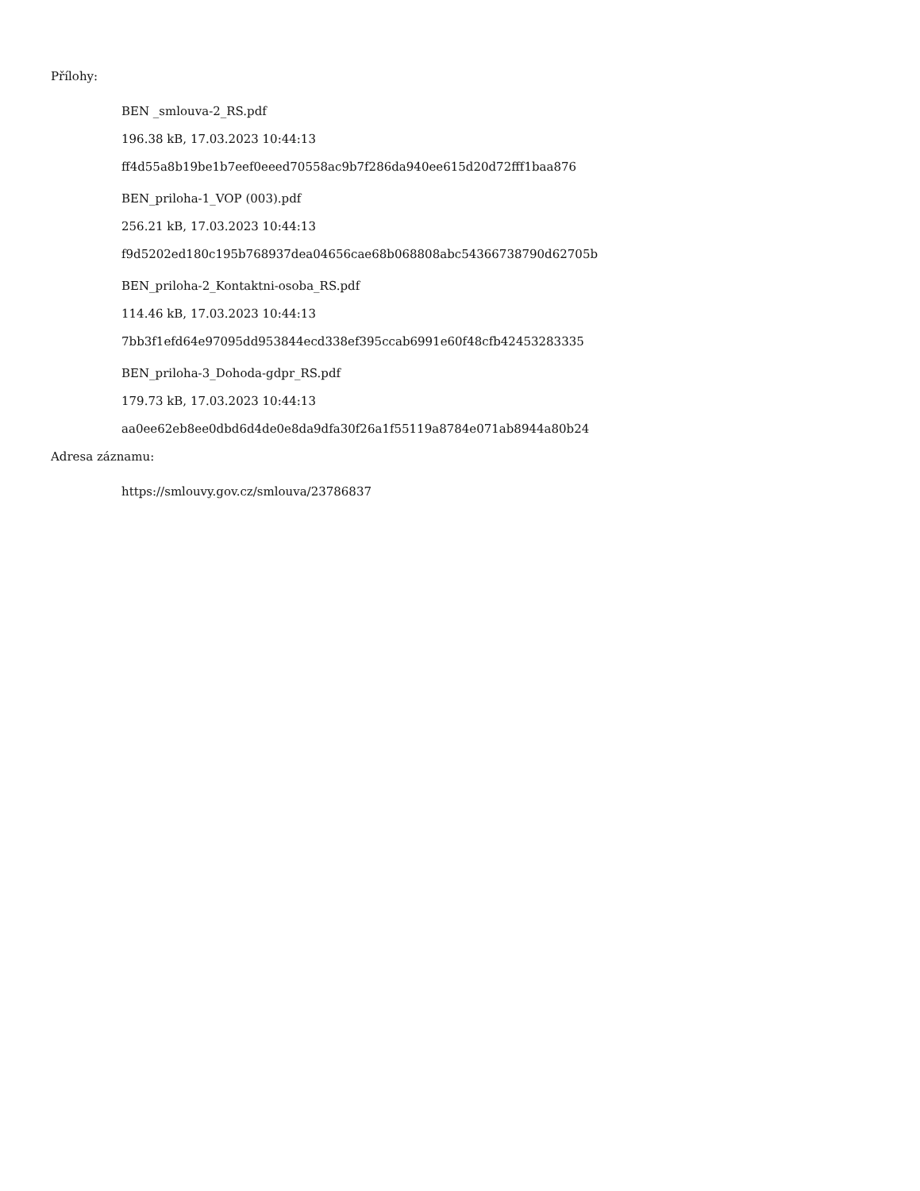Přílohy:
BEN _smlouva-2_RS.pdf
196.38 kB, 17.03.2023 10:44:13
ff4d55a8b19be1b7eef0eeed70558ac9b7f286da940ee615d20d72fff1baa876
BEN_priloha-1_VOP (003).pdf
256.21 kB, 17.03.2023 10:44:13
f9d5202ed180c195b768937dea04656cae68b068808abc54366738790d62705b
BEN_priloha-2_Kontaktni-osoba_RS.pdf
114.46 kB, 17.03.2023 10:44:13
7bb3f1efd64e97095dd953844ecd338ef395ccab6991e60f48cfb42453283335
BEN_priloha-3_Dohoda-gdpr_RS.pdf
179.73 kB, 17.03.2023 10:44:13
aa0ee62eb8ee0dbd6d4de0e8da9dfa30f26a1f55119a8784e071ab8944a80b24
Adresa záznamu:
https://smlouvy.gov.cz/smlouva/23786837